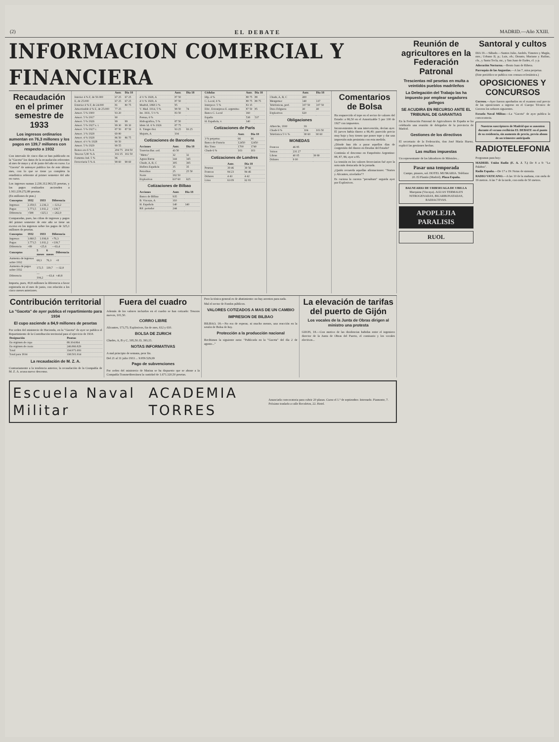(2) EL DEBATE MADRID.—Año XXIII.
INFORMACION COMERCIAL Y FINANCIERA
Recaudación en el primer semestre de 1933
Los ingresos ordinarios aumentan en 76,3 millones y los pagos en 139,7 millones con respecto a 1932
Con intervalo de cinco días se han publicado en la "Gaceta" los datos de la recaudación referentes al mes de mayo y al de junio del año en curso. La "Gaceta" de anteayer publica los de este último mes, con lo que se tiene ya completa la estadística referente al primer semestre del año en curso.
Los ingresos suman 2.236.312.963,55 pesetas, y los pagos realizados ascienden a 1.911.239.272,88 pesetas.
(En millones de ptas.)
| Conceptos | 1932 | 1933 | Diferencia |
| --- | --- | --- | --- |
| Ingresos | 2.359,5 | 2.236,3 | —123,2 |
| Pagos | 1.771,5 | 1.911,2 | +139,7 |
| Diferencia | +588 | +325,1 | —262,9 |
Comparadas, pues, las cifras de ingresos y pagos del primer semestre de este año se tiene un exceso en los ingresos sobre los pagos de 325,1 millones de pesetas.
| Conceptos | 1932 | 1933 | Diferencia |
| --- | --- | --- | --- |
| Ingresos | 1.860,5 | 1.936,8 | +76,3 |
| Pagos | 1.771,5 | 1.911,2 | +139,7 |
| Diferencia | +89 | +25,6 | —63,4 |
| Conceptos | 5 meses | 6 meses | Diferencia |
| --- | --- | --- | --- |
| Aumento de ingresos sobre 1932 | 68,3 | 76,3 | +8 |
| Aumento de pagos sobre 1932 | 172,5 | 139,7 | —32,8 |
| Diferencia | —104,2 | —63,4 | +40,8 |
Importa, pues, 40,8 millones la diferencia a favor registrada en el mes de junio, con relación a los cinco meses anteriores.
| | Antr. | Día 18 |
| --- | --- | --- |
| Interior 4 % F, de 50.000 | 67 25 | 67 25 |
| E, de 25.000 | 67 25 | 67 25 |
| Exterior 4 % F, de 24.000 | 81 | 80 75 |
| Amortizable 4 % E, de 25.000 | 77 25 | |
| Amort. 5 % 1900 | 93 20 | |
| Amort. 5 % 1917 | 90 | |
| Amort. 5 % 1926 | 99 | 99 |
| Amort. 5 % 1927 s. i. | 99 30 | 99 10 |
| Amort. 5 % 1927 c. | 87 50 | 87 50 |
| Amort. 3 % 1928 | 69 80 | |
| Amort. 4 % 1928 | 86 50 | 86 75 |
| Amort. 4 ½ % 1928 | 90 50 | |
| Amort. 5 % 1929 | 99 55 | |
| Bonos oro 6 % A | 204 75 | 204 50 |
| Tesoros 5,90 % A | 102 35 | 102 50 |
| Fomento Ind. 5 % | 96 | |
| Ferroviaria 5 % A | 98 60 | 98 60 |
| | Antr. | Día 18 |
| --- | --- | --- |
| 4 ½ % 1928, A | 87 50 | |
| 4 ½ % 1929, A | 87 50 | |
| Madrid, 1868 3 % | 95 | |
| V. Mad. 1914, 5 % | 98 50 | 74 |
| Int. 1931, 5 ½ % | 83 50 | |
| Prensa, 6 % | | |
| Hidrográfica, 5 % | 87 50 | |
| Idem 1d. 6 % 1926 | 87 75 | |
| E. Tánger-Fez | 93 25 | 93 25 |
| Majzén, A | 104 | |
Cotizaciones de Barcelona
| Acciones | Antr. | Día 18 |
| --- | --- | --- |
| Tranvías Bar. ord. | 43 50 | |
| "Metro" | 32 | 32 |
| Aguas Barna | 144 | 145 |
| Chade, A, B, C | 395 | 395 |
| Hullera Española | 35 | 35 |
| Petrolitos | 25 | 25 50 |
| Norte | 182 50 | |
| Explosivos | 637 60 | 625 |
Cotizaciones de Bilbao
| Acciones | Antr. | Día 18 |
| --- | --- | --- |
| Banco de Bilbao | 935 | |
| B. Vizcaya, A | 310 | |
| H. Española | 140 | 140 |
| Rif. portador | 244 | |
| Cédulas | Antr. | Día 18 |
| --- | --- | --- |
| Hip. 4 % | 88 75 | 88 |
| C. Local, 6 % | 88 75 | 88 75 |
| Interprov. 5 % | 83 15 | |
| Efec. Extranjeros E. argentino | 87 50 | 85 |
| Banco C. Local | 160 | |
| España | 538 | 537 |
| H. Española, v. | 140 | |
Cotizaciones de París
| | Antr. | Día 18 |
| --- | --- | --- |
| 3 % perpetuo | 66 | 66 |
| Banco de Francia | 12450 | 12450 |
| Rio Tinto | 1700 | 1740 |
| Chade 6 % | 103 | 103 |
Cotizaciones de Londres
| | Antr. | Día 18 |
| --- | --- | --- |
| Pesetas | 39 46 | 39 56 |
| Francos | 84 23 | 84 46 |
| Dólares | 4 43 | 4 42 |
| Liras | 63 09 | 62 81 |
| | Antr. | Día 18 |
| --- | --- | --- |
| Chade, A, B, C | 400 | |
| Mengemor | 140 | 137 |
| Telefónicas, pref. | 107 50 | 107 50 |
| Duro Felguera | 40 | 40 |
| Explosivos | 620 | |
Obligaciones
| Alberche, 1930 | 93 | |
| Chade 6 % | 104 | 103 50 |
| Telefónica 5 ½ % | 90 60 | 90 60 |
MONEDAS
| Francos | 46 85 | |
| Suizos | 231 27 | |
| Libras | 40 05 | 39 80 |
| Dólares | 9 00 | |
Comentarios de Bolsa
Ha reaparecido el tope en el sector de valores del Estado: a 86,50 en el Amortizable 5 por 100 de 1927 con impuestos.
Inconvenientes de una intervención, decían ayer. El jueves había dinero a 86,40; parecido precio muy bajo y hoy tienen que poner tope y dar una impresión más pesimista con esta medida.
¿Dónde han ido a parar aquellos días de congestión del dinero en Deudas del Estado?
Continúa el descenso en Empréstito Argentino: 88, 87, 86; ayer a 85.
La tensión en los valores ferroviarios fué ayer la nota más destacada de la jornada.
¿Quién recuerda aquellas afirmaciones: "Nortes y Alicantes, nivelados"?
Es curiosa la carrera "persaltum" seguida ayer por Explosivos.
Contribución territorial
La "Gaceta" de ayer publica el repartimiento para 1934
El cupo asciende a 84,9 millones de pesetas
Por orden del ministerio de Hacienda, en la "Gaceta" de ayer se publica el Repartimiento de la Contribución territorial para el ejercicio de 1934.
| Designación | Pesetas |
| --- | --- |
| En régimen de cupo | 88.104.864 |
| En régimen de cuota | 246.866.829 |
| Total | 334.971.693 |
| Total para 1934 | 338.501.914 |
La recaudación de M. Z. A.
Contrariamente a la tendencia anterior, la recaudación de la Compañía de M. Z. A. acusa nuevo descenso.
Fuera del cuadro
Además de los valores incluidos en el cuadro se han cotizado: Tesoros nuevos, 101,50.
CORRO LIBRE
Alicantes, 173,75; Explosivos, fin de mes, 612 y 610.
BOLSA DE ZURICH
Chades, A, B y C, 395,50; D, 393,15.
NOTAS INFORMATIVAS
A mal principio de semana, peor fin.
Del 21 al 31 julio 1933 ... 9.959.529,69
Pago de subvenciones
Por orden del ministerio de Marina se ha dispuesto que se abone a la Compañía Trasmediterránea la cantidad de 1.671.320,50 pesetas.
Pero la tónica general es de abatimiento: no hay arrestos para nada.
Mal el sector de Fondos públicos.
VALORES COTIZADOS A MAS DE UN CAMBIO
IMPRESION DE BILBAO
BILBAO, 18.—No era de esperar, ni mucho menos, una reacción en la sesión de Bolsa de hoy.
Protección a la producción nacional
Recibimos la siguiente nota: "Publicada en la "Gaceta" del día 2 de agosto..."
La elevación de tarifas del puerto de Gijón
Los vocales de la Junta de Obras dirigen al ministro una protesta
GIJON, 18.—Con motivo de las disidencias habidas entre el ingeniero director de la Junta de Obras del Puerto, el comisario y los vocales electivos...
Escuela Naval Militar ACADEMIA TORRES Anunciada convocatoria para cubrir 20 plazas. Curso el 1.º de septiembre. Internado. Piamonte, 7. Próximo traslado a calle Recoletos, 22. Hotel.
Reunión de agricultores en la Federación Patronal
Trescientas mil pesetas en multa a veintidós pueblos madrileños
La Delegación del Trabajo las ha impuesto por emplear segadores gallegos
SE ACUDIRA EN RECURSO ANTE EL TRIBUNAL DE GARANTIAS
En la Federación Patronal de Agricultores de España se ha celebrado una reunión de delegados de la provincia de Madrid.
Gestiones de los directivos
El secretario de la Federación, don José María Hueso, explicó las gestiones hechas.
Las multas impuestas
Un representante de los labradores de Móstoles...
Pasar una temporada
Campo, pinares, sol. HOTEL MUSKARIA. Teléfono 20. El Plantío (Madrid). Plaza España.
BALNEARIO DE URBERUAGA DE UBILLA
Marquina (Vizcaya). AGUAS TERMALES NITROGENADAS, BICARBONATADAS, RADIACTIVAS.
APOPLEJIA PARALISIS
RUOL
Santoral y cultos
DIA 19.—Sábado.—Santos Julio, Andrés, Timoteo y Magín, mrs.; Urbano II, p.; Luis, ob.; Donato, Mariano y Rufino, cfs., y Santa Tecla, mr., y San Juan de Eudes, cf. y p.
Adoración Nocturna.—Beato Juan de Ribera.
Parroquia de las Angustias.—A las 7, misa perpetua.
(Este periódico se publica con censura eclesiástica.)
OPOSICIONES Y CONCURSOS
Correos.—Ayer fueron aprobados en el examen oral previo de las oposiciones a ingreso en el Cuerpo Técnico de Correos los señores siguientes.
Escuela Naval Militar.—La "Gaceta" de ayer publica la convocatoria.
Nuestros suscriptores de Madrid que se ausenten durante el verano recibirán EL DEBATE en el punto de su residencia, sin aumento de precio, previo abono de un trimestre anticipado
RADIOTELEFONIA
Programas para hoy:
MADRID. Unión Radio (E. A. J. 7.) De 8 a 9: "La Palabra".
Radio España.—De 17 a 19: Notas de sintonía.
RADIO VATICANO.—A las 10 de la mañana, con onda de 19 metros. A las 7 de la tarde, con onda de 50 metros.